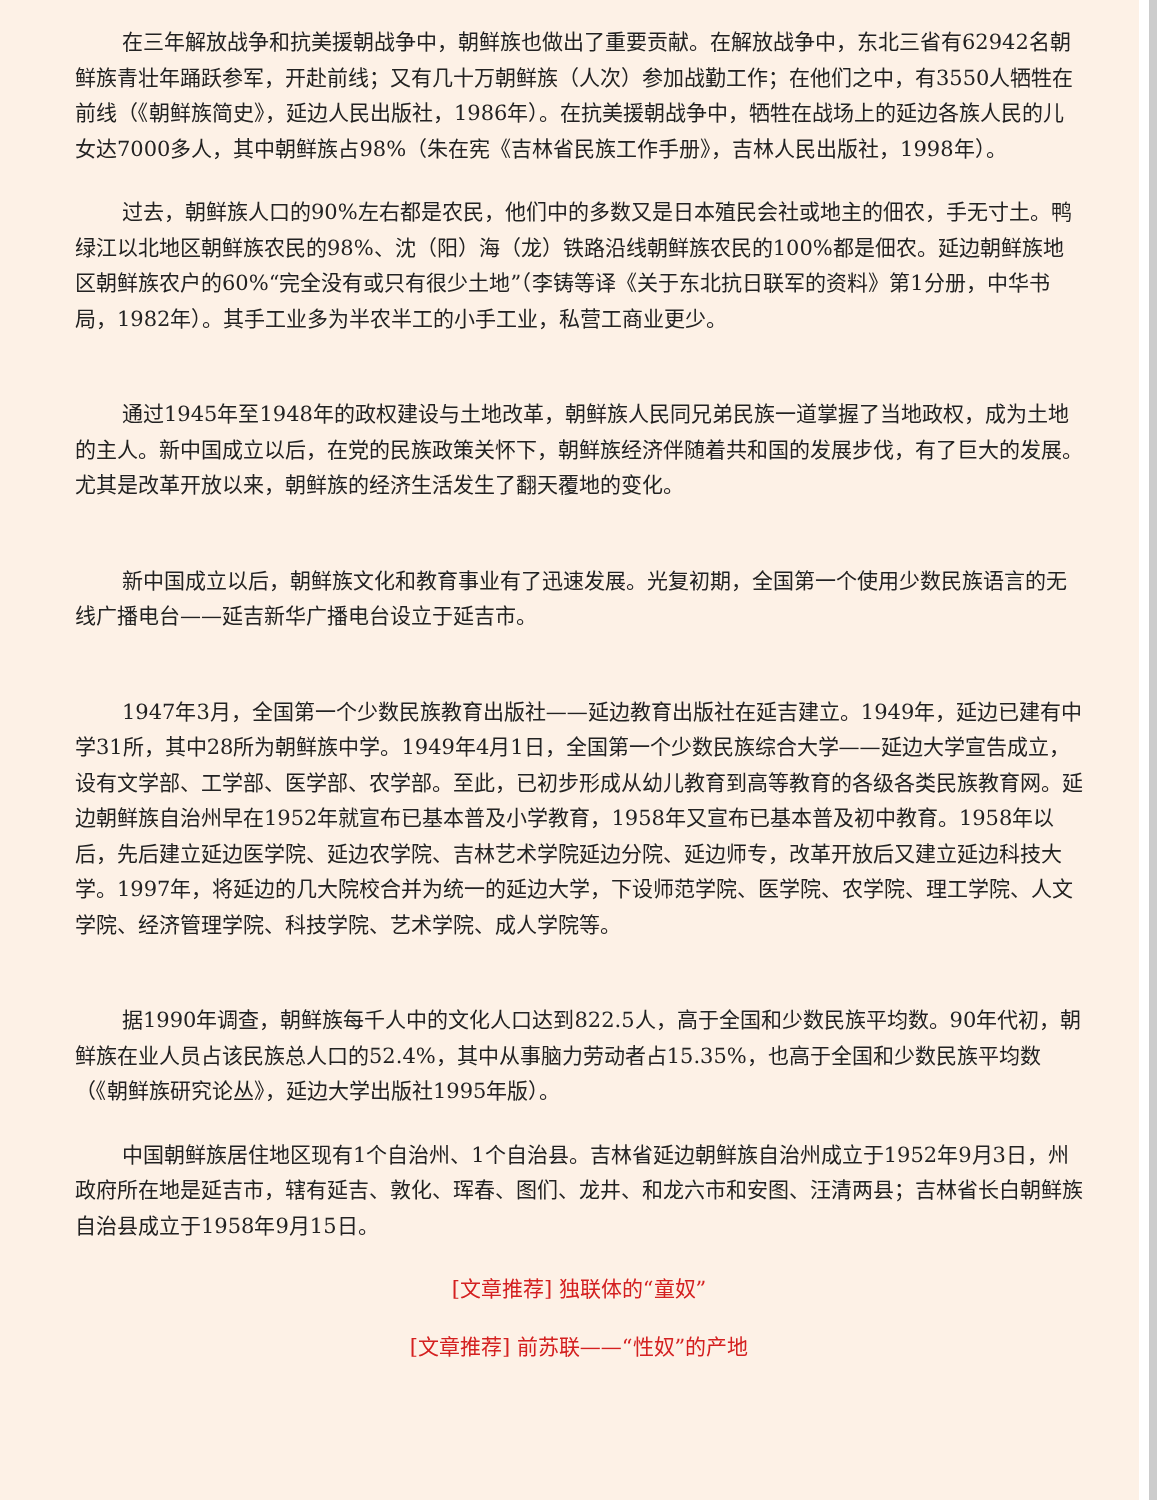在三年解放战争和抗美援朝战争中，朝鲜族也做出了重要贡献。在解放战争中，东北三省有62942名朝鲜族青壮年踊跃参军，开赴前线；又有几十万朝鲜族（人次）参加战勤工作；在他们之中，有3550人牺牲在前线（《朝鲜族简史》，延边人民出版社，1986年）。在抗美援朝战争中，牺牲在战场上的延边各族人民的儿女达7000多人，其中朝鲜族占98%（朱在宪《吉林省民族工作手册》，吉林人民出版社，1998年）。
过去，朝鲜族人口的90%左右都是农民，他们中的多数又是日本殖民会社或地主的佃农，手无寸土。鸭绿江以北地区朝鲜族农民的98%、沈（阳）海（龙）铁路沿线朝鲜族农民的100%都是佃农。延边朝鲜族地区朝鲜族农户的60%“完全没有或只有很少土地”（李铸等译《关于东北抗日联军的资料》第1分册，中华书局，1982年）。其手工业多为半农半工的小手工业，私营工商业更少。
通过1945年至1948年的政权建设与土地改革，朝鲜族人民同兄弟民族一道掌握了当地政权，成为土地的主人。新中国成立以后，在党的民族政策关怀下，朝鲜族经济伴随着共和国的发展步伐，有了巨大的发展。尤其是改革开放以来，朝鲜族的经济生活发生了翻天覆地的变化。
新中国成立以后，朝鲜族文化和教育事业有了迅速发展。光复初期，全国第一个使用少数民族语言的无线广播电台——延吉新华广播电台设立于延吉市。
1947年3月，全国第一个少数民族教育出版社——延边教育出版社在延吉建立。1949年，延边已建有中学31所，其中28所为朝鲜族中学。1949年4月1日，全国第一个少数民族综合大学——延边大学宣告成立，设有文学部、工学部、医学部、农学部。至此，已初步形成从幼儿教育到高等教育的各级各类民族教育网。延边朝鲜族自治州早在1952年就宣布已基本普及小学教育，1958年又宣布已基本普及初中教育。1958年以后，先后建立延边医学院、延边农学院、吉林艺术学院延边分院、延边师专，改革开放后又建立延边科技大学。1997年，将延边的几大院校合并为统一的延边大学，下设师范学院、医学院、农学院、理工学院、人文学院、经济管理学院、科技学院、艺术学院、成人学院等。
据1990年调查，朝鲜族每千人中的文化人口达到822.5人，高于全国和少数民族平均数。90年代初，朝鲜族在业人员占该民族总人口的52.4%，其中从事脑力劳动者占15.35%，也高于全国和少数民族平均数（《朝鲜族研究论丛》，延边大学出版社1995年版）。
中国朝鲜族居住地区现有1个自治州、1个自治县。吉林省延边朝鲜族自治州成立于1952年9月3日，州政府所在地是延吉市，辖有延吉、敦化、珲春、图们、龙井、和龙六市和安图、汪清两县；吉林省长白朝鲜族自治县成立于1958年9月15日。
[文章推荐] 独联体的“童奴”
[文章推荐] 前苏联——“性奴”的产地